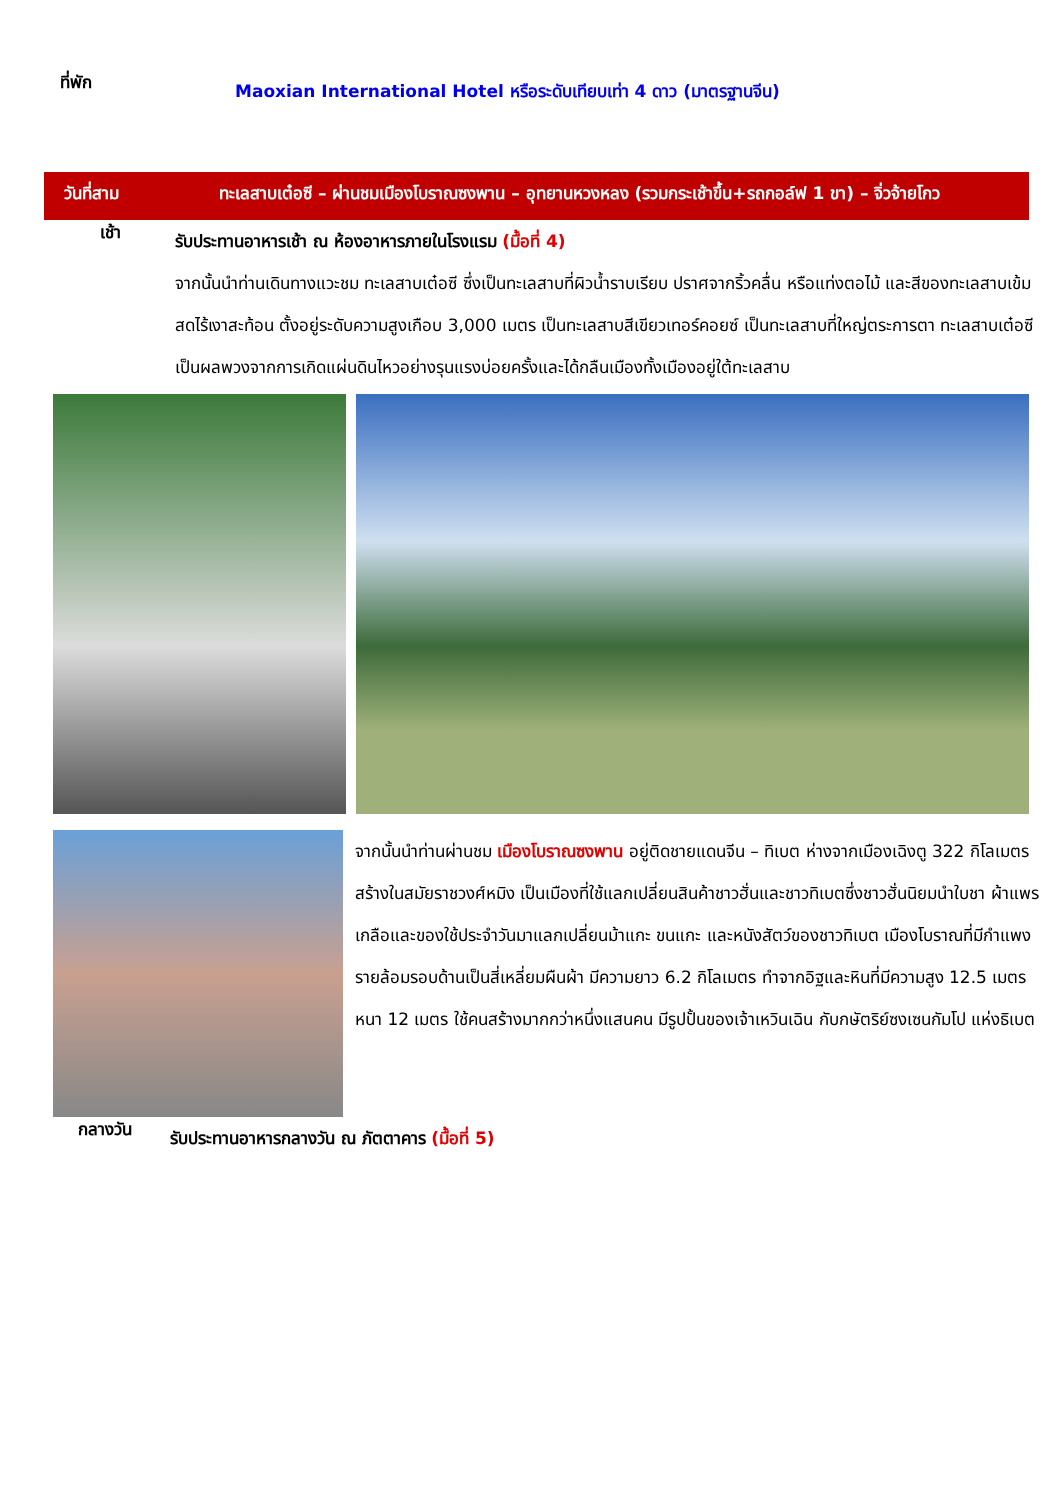ที่พัก
Maoxian International Hotel หรือระดับเทียบเท่า 4 ดาว (มาตรฐานจีน)
วันที่สาม ทะเลสาบเต๋อซี – ผ่านชมเมืองโบราณซงพาน – อุทยานหวงหลง (รวมกระเช้าขึ้น+รถกอล์ฟ 1 ขา) – จิ่วจ้ายโกว
เช้า
รับประทานอาหารเช้า ณ ห้องอาหารภายในโรงแรม (มื้อที่ 4)
จากนั้นนำท่านเดินทางแวะชม ทะเลสาบเต๋อซี ซึ่งเป็นทะเลสาบที่ผิวน้ำราบเรียบ ปราศจากริ้วคลื่น หรือแท่งตอไม้ และสีของทะเลสาบเข้มสดไร้เงาสะท้อน ตั้งอยู่ระดับความสูงเกือบ 3,000 เมตร เป็นทะเลสาบสีเขียวเทอร์คอยซ์ เป็นทะเลสาบที่ใหญ่ตระการตา ทะเลสาบเต๋อซีเป็นผลพวงจากการเกิดแผ่นดินไหวอย่างรุนแรงบ่อยครั้งและได้กลืนเมืองทั้งเมืองอยู่ใต้ทะเลสาบ
จากนั้นนำท่านผ่านชม เมืองโบราณซงพาน อยู่ติดชายแดนจีน – ทิเบต ห่างจากเมืองเฉิงตู 322 กิโลเมตร สร้างในสมัยราชวงศ์หมิง เป็นเมืองที่ใช้แลกเปลี่ยนสินค้าชาวฮั่นและชาวทิเบตซึ่งชาวฮั่นนิยมนำใบชา ผ้าแพร เกลือและของใช้ประจำวันมาแลกเปลี่ยนม้าแกะ ขนแกะ และหนังสัตว์ของชาวทิเบต เมืองโบราณที่มีกำแพงรายล้อมรอบด้านเป็นสี่เหลี่ยมผืนผ้า มีความยาว 6.2 กิโลเมตร ทำจากอิฐและหินที่มีความสูง 12.5 เมตร หนา 12 เมตร ใช้คนสร้างมากกว่าหนึ่งแสนคน มีรูปปั้นของเจ้าเหวินเฉิน กับกษัตริย์ซงเซนกัมโป แห่งธิเบต
กลางวัน
รับประทานอาหารกลางวัน ณ ภัตตาคาร (มื้อที่ 5)